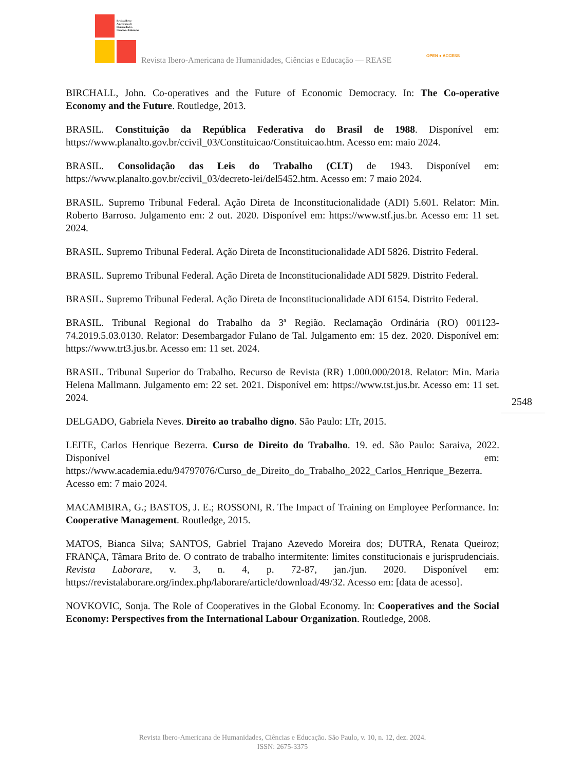Revista Ibero-Americana de Humanidades, Ciências e Educação
Revista Ibero-Americana de Humanidades, Ciências e Educação — REASE OPEN ● ACCESS
BIRCHALL, John. Co-operatives and the Future of Economic Democracy. In: The Co-operative Economy and the Future. Routledge, 2013.
BRASIL. Constituição da República Federativa do Brasil de 1988. Disponível em: https://www.planalto.gov.br/ccivil_03/Constituicao/Constituicao.htm. Acesso em: maio 2024.
BRASIL. Consolidação das Leis do Trabalho (CLT) de 1943. Disponível em: https://www.planalto.gov.br/ccivil_03/decreto-lei/del5452.htm. Acesso em: 7 maio 2024.
BRASIL. Supremo Tribunal Federal. Ação Direta de Inconstitucionalidade (ADI) 5.601. Relator: Min. Roberto Barroso. Julgamento em: 2 out. 2020. Disponível em: https://www.stf.jus.br. Acesso em: 11 set. 2024.
BRASIL. Supremo Tribunal Federal. Ação Direta de Inconstitucionalidade ADI 5826. Distrito Federal.
BRASIL. Supremo Tribunal Federal. Ação Direta de Inconstitucionalidade ADI 5829. Distrito Federal.
BRASIL. Supremo Tribunal Federal. Ação Direta de Inconstitucionalidade ADI 6154. Distrito Federal.
BRASIL. Tribunal Regional do Trabalho da 3ª Região. Reclamação Ordinária (RO) 001123-74.2019.5.03.0130. Relator: Desembargador Fulano de Tal. Julgamento em: 15 dez. 2020. Disponível em: https://www.trt3.jus.br. Acesso em: 11 set. 2024.
BRASIL. Tribunal Superior do Trabalho. Recurso de Revista (RR) 1.000.000/2018. Relator: Min. Maria Helena Mallmann. Julgamento em: 22 set. 2021. Disponível em: https://www.tst.jus.br. Acesso em: 11 set. 2024.
DELGADO, Gabriela Neves. Direito ao trabalho digno. São Paulo: LTr, 2015.
LEITE, Carlos Henrique Bezerra. Curso de Direito do Trabalho. 19. ed. São Paulo: Saraiva, 2022. Disponível em: https://www.academia.edu/94797076/Curso_de_Direito_do_Trabalho_2022_Carlos_Henrique_Bezerra. Acesso em: 7 maio 2024.
MACAMBIRA, G.; BASTOS, J. E.; ROSSONI, R. The Impact of Training on Employee Performance. In: Cooperative Management. Routledge, 2015.
MATOS, Bianca Silva; SANTOS, Gabriel Trajano Azevedo Moreira dos; DUTRA, Renata Queiroz; FRANÇA, Tâmara Brito de. O contrato de trabalho intermitente: limites constitucionais e jurisprudenciais. Revista Laborare, v. 3, n. 4, p. 72-87, jan./jun. 2020. Disponível em: https://revistalaborare.org/index.php/laborare/article/download/49/32. Acesso em: [data de acesso].
NOVKOVIC, Sonja. The Role of Cooperatives in the Global Economy. In: Cooperatives and the Social Economy: Perspectives from the International Labour Organization. Routledge, 2008.
2548
Revista Ibero-Americana de Humanidades, Ciências e Educação. São Paulo, v. 10, n. 12, dez. 2024.
ISSN: 2675-3375